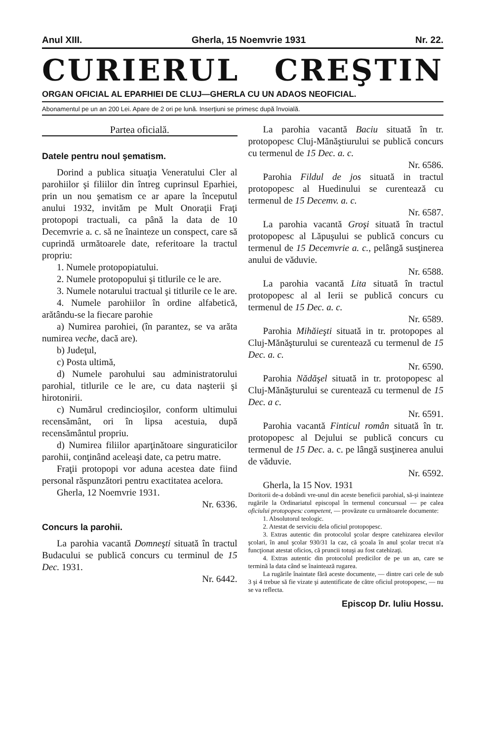Anul XIII. Gherla, 15 Noemvrie 1931 Nr. 22.
CURIERUL CREŞTIN
ORGAN OFICIAL AL EPARHIEI DE CLUJ—GHERLA CU UN ADAOS NEOFICIAL.
Abonamentul pe un an 200 Lei. Apare de 2 ori pe lună. Inserţiuni se primesc după învoială.
Partea oficială.
Datele pentru noul şematism.
Dorind a publica situaţia Veneratului Cler al parohiilor şi filiilor din întreg cuprinsul Eparhiei, prin un nou şematism ce ar apare la începutul anului 1932, invităm pe Mult Onoraţii Fraţi protopopi tractuali, ca până la data de 10 Decemvrie a. c. să ne înainteze un conspect, care să cuprindă următoarele date, referitoare la tractul propriu:
1. Numele protopopiatului.
2. Numele protopopului şi titlurile ce le are.
3. Numele notarului tractual şi titlurile ce le are.
4. Numele parohiilor în ordine alfabetică, arătându-se la fiecare parohie
a) Numirea parohiei, (în parantez, se va arăta numirea veche, dacă are).
b) Judeţul,
c) Posta ultimă,
d) Numele parohului sau administratorului parohial, titlurile ce le are, cu data naşterii şi hirotonirii.
c) Numărul credincioşilor, conform ultimului recensământ, ori în lipsa acestuia, după recensământul propriu.
d) Numirea filiilor aparţinătoare singuraticilor parohii, conţinând aceleaşi date, ca petru matre.
Fraţii protopopi vor aduna acestea date fiind personal răspunzători pentru exactitatea acelora.
Gherla, 12 Noemvrie 1931.
Nr. 6336.
Concurs la parohii.
La parohia vacantă Domneşti situată în tractul Budacului se publică concurs cu terminul de 15 Dec. 1931.
Nr. 6442.
La parohia vacantă Baciu situată în tr. protopopesc Cluj-Mănăştiurului se publică concurs cu termenul de 15 Dec. a. c.
Nr. 6586.
Parohia Fildul de jos situată in tractul protopopesc al Huedinului se curentează cu termenul de 15 Decemv. a. c.
Nr. 6587.
La parohia vacantă Groşi situată în tractul protopopesc al Lăpuşului se publică concurs cu termenul de 15 Decemvrie a. c., pelângă susţinerea anului de văduvie.
Nr. 6588.
La parohia vacantă Lita situată în tractul protopopesc al al Ierii se publică concurs cu termenul de 15 Dec. a. c.
Nr. 6589.
Parohia Mihăieşti situată in tr. protopopes al Cluj-Mănăşturului se curentează cu termenul de 15 Dec. a. c.
Nr. 6590.
Parohia Nădăşel situată in tr. protopopesc al Cluj-Mănăşturului se curentează cu termenul de 15 Dec. a c.
Nr. 6591.
Parohia vacantă Finticul român situată în tr. protopopesc al Dejului se publică concurs cu termenul de 15 Dec. a. c. pe lângă susţinerea anului de văduvie.
Nr. 6592.
Gherla, la 15 Nov. 1931
Doritorii de-a dobândi vre-unul din aceste beneficii parohial, să-şi inainteze rugările la Ordinariatul episcopal în termenul concursual — pe calea oficiului protopopesc competent, — provăzute cu următoarele documente:
1. Absolutorul teologic.
2. Atestat de serviciu dela oficiul protopopesc.
3. Extras autentic din protocolul şcolar despre catehizarea elevilor şcolari, în anul şcolar 930/31 la caz, că şcoala în anul şcolar trecut n'a funcţionat atestat oficios, că pruncii totuşi au fost catehizaţi.
4. Extras autentic din protocolul predicilor de pe un an, care se termină la data când se înaintează rugarea.
La rugările înaintate fără aceste documente, — dintre cari cele de sub 3 şi 4 trebue să fie vizate şi autentificate de către oficiul protopopesc, — nu se va reflecta.
Episcop Dr. Iuliu Hossu.